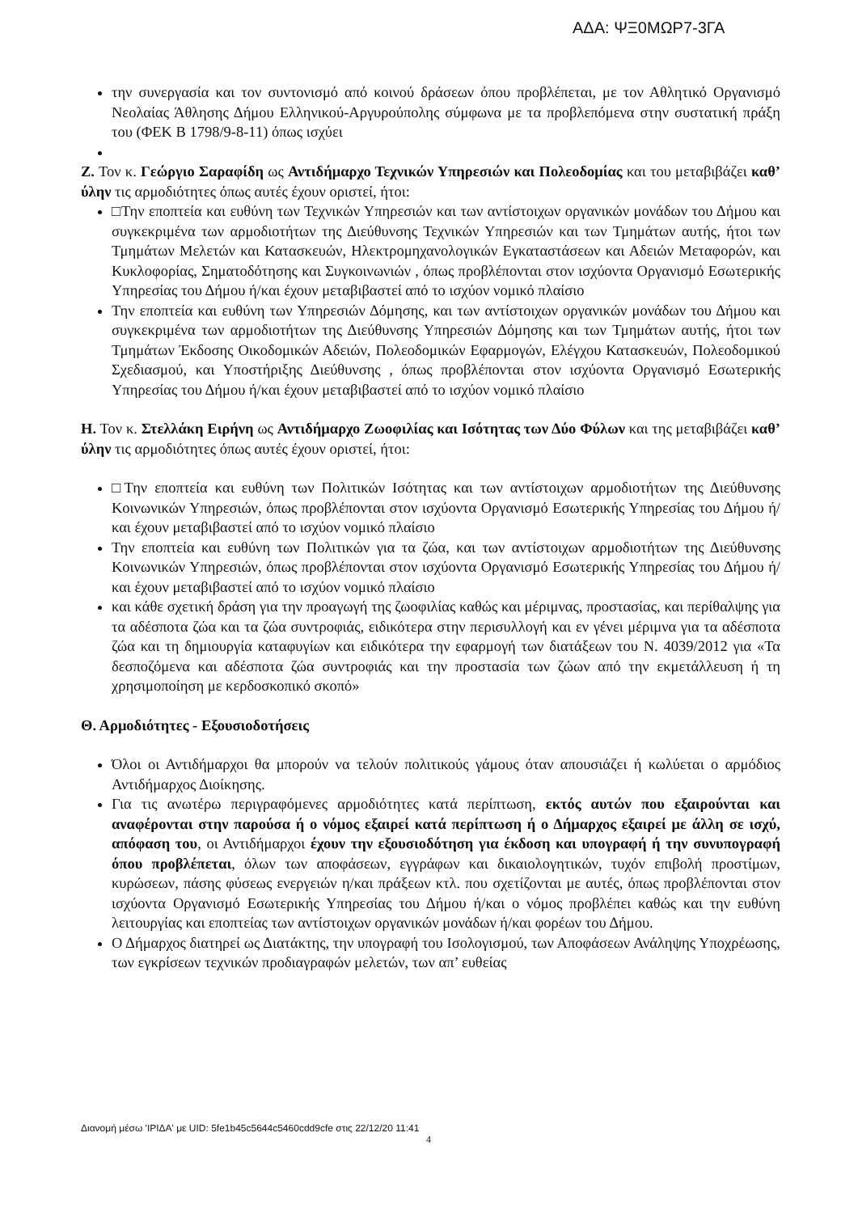ΑΔΑ: ΨΞ0ΜΩΡ7-3ΓΑ
την συνεργασία και τον συντονισμό από κοινού δράσεων όπου προβλέπεται, με τον Αθλητικό Οργανισμό Νεολαίας Άθλησης Δήμου Ελληνικού-Αργυρούπολης σύμφωνα με τα προβλεπόμενα στην συστατική πράξη του (ΦΕΚ Β 1798/9-8-11) όπως ισχύει
Ζ. Τον κ. Γεώργιο Σαραφίδη ως Αντιδήμαρχο Τεχνικών Υπηρεσιών και Πολεοδομίας και του μεταβιβάζει καθ’ ύλην τις αρμοδιότητες όπως αυτές έχουν οριστεί, ήτοι:
□Την εποπτεία και ευθύνη των Τεχνικών Υπηρεσιών και των αντίστοιχων οργανικών μονάδων του Δήμου και συγκεκριμένα των αρμοδιοτήτων της Διεύθυνσης Τεχνικών Υπηρεσιών και των Τμημάτων αυτής, ήτοι των Τμημάτων Μελετών και Κατασκευών, Ηλεκτρομηχανολογικών Εγκαταστάσεων και Αδειών Μεταφορών, και Κυκλοφορίας, Σηματοδότησης και Συγκοινωνιών , όπως προβλέπονται στον ισχύοντα Οργανισμό Εσωτερικής Υπηρεσίας του Δήμου ή/και έχουν μεταβιβαστεί από το ισχύον νομικό πλαίσιο
Την εποπτεία και ευθύνη των Υπηρεσιών Δόμησης, και των αντίστοιχων οργανικών μονάδων του Δήμου και συγκεκριμένα των αρμοδιοτήτων της Διεύθυνσης Υπηρεσιών Δόμησης και των Τμημάτων αυτής, ήτοι των Τμημάτων Έκδοσης Οικοδομικών Αδειών, Πολεοδομικών Εφαρμογών, Ελέγχου Κατασκευών, Πολεοδομικού Σχεδιασμού, και Υποστήριξης Διεύθυνσης , όπως προβλέπονται στον ισχύοντα Οργανισμό Εσωτερικής Υπηρεσίας του Δήμου ή/και έχουν μεταβιβαστεί από το ισχύον νομικό πλαίσιο
Η. Τον κ. Στελλάκη Ειρήνη ως Αντιδήμαρχο Ζωοφιλίας και Ισότητας των Δύο Φύλων και της μεταβιβάζει καθ’ ύλην τις αρμοδιότητες όπως αυτές έχουν οριστεί, ήτοι:
□Την εποπτεία και ευθύνη των Πολιτικών Ισότητας και των αντίστοιχων αρμοδιοτήτων της Διεύθυνσης Κοινωνικών Υπηρεσιών, όπως προβλέπονται στον ισχύοντα Οργανισμό Εσωτερικής Υπηρεσίας του Δήμου ή/και έχουν μεταβιβαστεί από το ισχύον νομικό πλαίσιο
Την εποπτεία και ευθύνη των Πολιτικών για τα ζώα, και των αντίστοιχων αρμοδιοτήτων της Διεύθυνσης Κοινωνικών Υπηρεσιών, όπως προβλέπονται στον ισχύοντα Οργανισμό Εσωτερικής Υπηρεσίας του Δήμου ή/και έχουν μεταβιβαστεί από το ισχύον νομικό πλαίσιο
και κάθε σχετική δράση για την προαγωγή της ζωοφιλίας καθώς και μέριμνας, προστασίας, και περίθαλψης για τα αδέσποτα ζώα και τα ζώα συντροφιάς, ειδικότερα στην περισυλλογή και εν γένει μέριμνα για τα αδέσποτα ζώα και τη δημιουργία καταφυγίων και ειδικότερα την εφαρμογή των διατάξεων του Ν. 4039/2012 για «Τα δεσποζόμενα και αδέσποτα ζώα συντροφιάς και την προστασία των ζώων από την εκμετάλλευση ή τη χρησιμοποίηση με κερδοσκοπικό σκοπό»
Θ. Αρμοδιότητες - Εξουσιοδοτήσεις
Όλοι οι Αντιδήμαρχοι θα μπορούν να τελούν πολιτικούς γάμους όταν απουσιάζει ή κωλύεται ο αρμόδιος Αντιδήμαρχος Διοίκησης.
Για τις ανωτέρω περιγραφόμενες αρμοδιότητες κατά περίπτωση, εκτός αυτών που εξαιρούνται και αναφέρονται στην παρούσα ή ο νόμος εξαιρεί κατά περίπτωση ή ο Δήμαρχος εξαιρεί με άλλη σε ισχύ, απόφαση του, οι Αντιδήμαρχοι έχουν την εξουσιοδότηση για έκδοση και υπογραφή ή την συνυπογραφή όπου προβλέπεται, όλων των αποφάσεων, εγγράφων και δικαιολογητικών, τυχόν επιβολή προστίμων, κυρώσεων, πάσης φύσεως ενεργειών η/και πράξεων κτλ. που σχετίζονται με αυτές, όπως προβλέπονται στον ισχύοντα Οργανισμό Εσωτερικής Υπηρεσίας του Δήμου ή/και ο νόμος προβλέπει καθώς και την ευθύνη λειτουργίας και εποπτείας των αντίστοιχων οργανικών μονάδων ή/και φορέων του Δήμου.
Ο Δήμαρχος διατηρεί ως Διατάκτης, την υπογραφή του Ισολογισμού, των Αποφάσεων Ανάληψης Υποχρέωσης, των εγκρίσεων τεχνικών προδιαγραφών μελετών, των απ’ ευθείας
Διανομή μέσω 'ΙΡΙΔΑ' με UID: 5fe1b45c5644c5460cdd9cfe στις 22/12/20 11:41
4